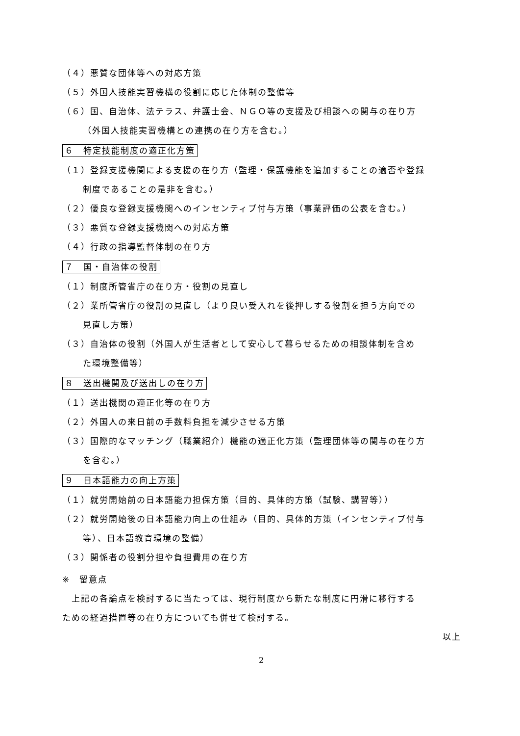（４）悪質な団体等への対応方策
（５）外国人技能実習機構の役割に応じた体制の整備等
（６）国、自治体、法テラス、弁護士会、ＮＧＯ等の支援及び相談への関与の在り方
（外国人技能実習機構との連携の在り方を含む。）
６　特定技能制度の適正化方策
（１）登録支援機関による支援の在り方（監理・保護機能を追加することの適否や登録
制度であることの是非を含む。）
（２）優良な登録支援機関へのインセンティブ付与方策（事業評価の公表を含む。）
（３）悪質な登録支援機関への対応方策
（４）行政の指導監督体制の在り方
７　国・自治体の役割
（１）制度所管省庁の在り方・役割の見直し
（２）業所管省庁の役割の見直し（より良い受入れを後押しする役割を担う方向での
見直し方策）
（３）自治体の役割（外国人が生活者として安心して暮らせるための相談体制を含め
た環境整備等）
８　送出機関及び送出しの在り方
（１）送出機関の適正化等の在り方
（２）外国人の来日前の手数料負担を減少させる方策
（３）国際的なマッチング（職業紹介）機能の適正化方策（監理団体等の関与の在り方
を含む。）
９　日本語能力の向上方策
（１）就労開始前の日本語能力担保方策（目的、具体的方策（試験、講習等））
（２）就労開始後の日本語能力向上の仕組み（目的、具体的方策（インセンティブ付与
等）、日本語教育環境の整備）
（３）関係者の役割分担や負担費用の在り方
※　留意点
　上記の各論点を検討するに当たっては、現行制度から新たな制度に円滑に移行する
ための経過措置等の在り方についても併せて検討する。
以上
2